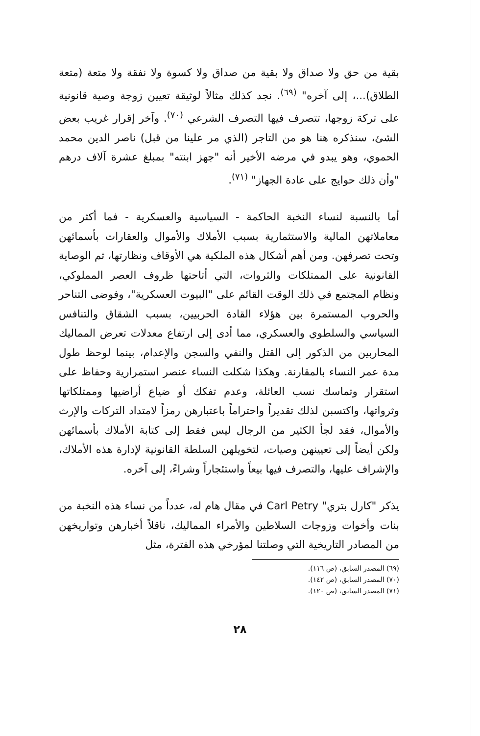بقية من حق ولا صداق ولا بقية من صداق ولا كسوة ولا نفقة ولا متعة (متعة الطلاق)...، إلى آخره" <sup>(٦٩)</sup>. نجد كذلك مثالاً لوثيقة تعيين زوجة وصية قانونية على تركة زوجها، تتصرف فيها التصرف الشرعي <sup>(٧٠)</sup>. وآخر إقرار غريب بعض الشئ، سنذكره هنا هو من التاجر (الذي مر علينا من قبل) ناصر الدين محمد الحموي، وهو يبدو في مرضه الأخير أنه "جهز ابنته" بمبلغ عشرة آلاف درهم "وأن ذلك حوايج على عادة الجهاز" <sup>(٧١)</sup>.
أما بالنسبة لنساء النخبة الحاكمة - السياسية والعسكرية - فما أكثر من معاملاتهن المالية والاستثمارية بسبب الأملاك والأموال والعقارات بأسمائهن وتحت تصرفهن. ومن أهم أشكال هذه الملكية هي الأوقاف ونظارتها، ثم الوصاية القانونية على الممتلكات والثروات، التي أتاحتها ظروف العصر المملوكي، ونظام المجتمع في ذلك الوقت القائم على "البيوت العسكرية"، وفوضى التناحر والحروب المستمرة بين هؤلاء القادة الحربيين، بسبب الشقاق والتنافس السياسي والسلطوي والعسكري، مما أدى إلى ارتفاع معدلات تعرض المماليك المحاربين من الذكور إلى القتل والنفي والسجن والإعدام، بينما لوحظ طول مدة عمر النساء بالمقارنة. وهكذا شكلت النساء عنصر استمرارية وحفاظ على استقرار وتماسك نسب العائلة، وعدم تفكك أو ضياع أراضيها وممتلكاتها وثرواتها، واكتسبن لذلك تقديراً واحتراماً باعتبارهن رمزاً لامتداد التركات والإرث والأموال، فقد لجأ الكثير من الرجال ليس فقط إلى كتابة الأملاك بأسمائهن ولكن أيضاً إلى تعيينهن وصيات، لتخويلهن السلطة القانونية لإدارة هذه الأملاك، والإشراف عليها، والتصرف فيها بيعاً واستئجاراً وشراءً، إلى آخره.
يذكر "كارل بتري" Carl Petry في مقال هام له، عدداً من نساء هذه النخبة من بنات وأخوات وزوجات السلاطين والأمراء المماليك، ناقلاً أخبارهن وتواريخهن من المصادر التاريخية التي وصلتنا لمؤرخي هذه الفترة، مثل
(٦٩) المصدر السابق، (ص ١١٦).
(٧٠) المصدر السابق، (ص ١٤٢).
(٧١) المصدر السابق، (ص ١٢٠).
٢٨